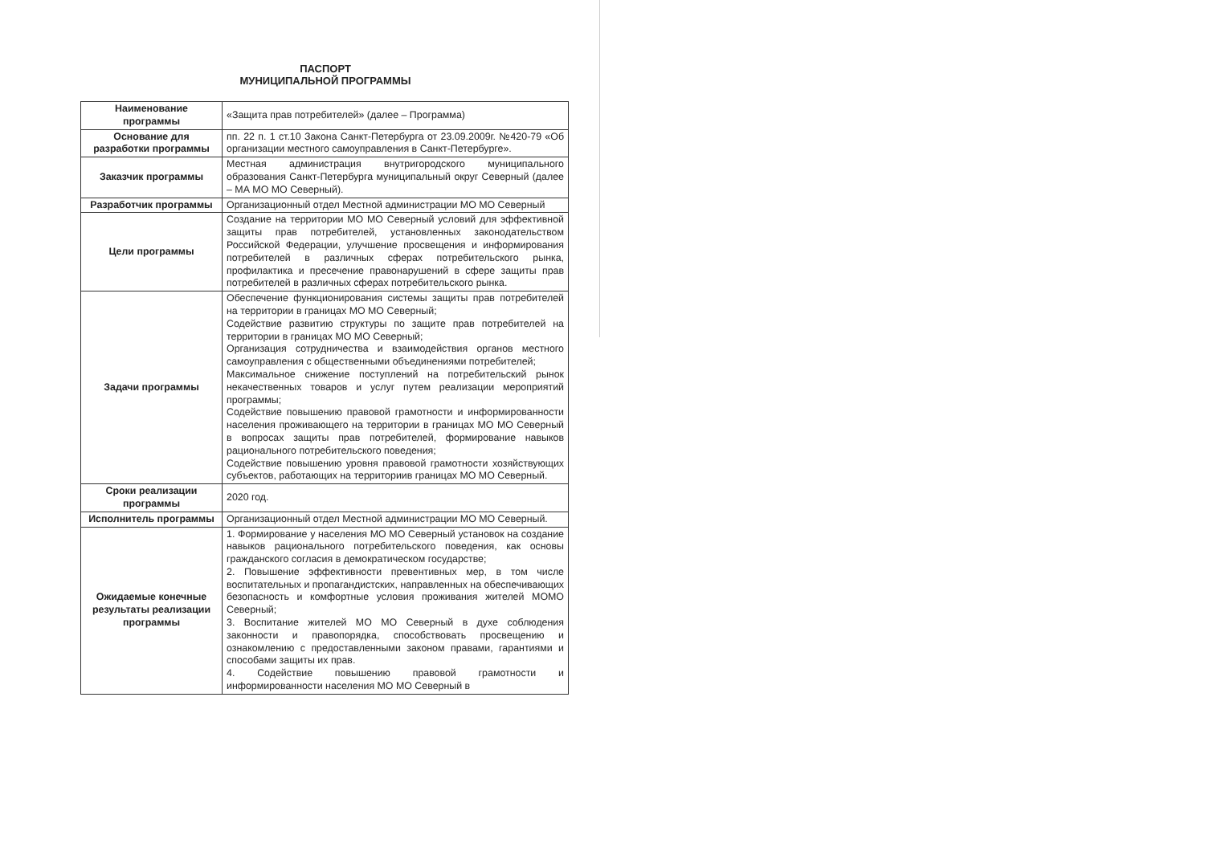ПАСПОРТ
МУНИЦИПАЛЬНОЙ ПРОГРАММЫ
| Наименование программы | «Защита прав потребителей» (далее – Программа) |
| Основание для разработки программы | пп. 22 п. 1 ст.10 Закона Санкт-Петербурга от 23.09.2009г. №420-79 «Об организации местного самоуправления в Санкт-Петербурге». |
| Заказчик программы | Местная администрация внутригородского муниципального образования Санкт-Петербурга муниципальный округ Северный (далее – МА МО МО Северный). |
| Разработчик программы | Организационный отдел Местной администрации МО МО Северный |
| Цели программы | Создание на территории МО МО Северный условий для эффективной защиты прав потребителей, установленных законодательством Российской Федерации, улучшение просвещения и информирования потребителей в различных сферах потребительского рынка, профилактика и пресечение правонарушений в сфере защиты прав потребителей в различных сферах потребительского рынка. |
| Задачи программы | Обеспечение функционирования системы защиты прав потребителей на территории в границах МО МО Северный; Содействие развитию структуры по защите прав потребителей на территории в границах МО МО Северный; Организация сотрудничества и взаимодействия органов местного самоуправления с общественными объединениями потребителей; Максимальное снижение поступлений на потребительский рынок некачественных товаров и услуг путем реализации мероприятий программы; Содействие повышению правовой грамотности и информированности населения проживающего на территории в границах МО МО Северный в вопросах защиты прав потребителей, формирование навыков рационального потребительского поведения; Содействие повышению уровня правовой грамотности хозяйствующих субъектов, работающих на территориив границах МО МО Северный. |
| Сроки реализации программы | 2020 год. |
| Исполнитель программы | Организационный отдел Местной администрации МО МО Северный. |
| Ожидаемые конечные результаты реализации программы | 1. Формирование у населения МО МО Северный установок на создание навыков рационального потребительского поведения, как основы гражданского согласия в демократическом государстве; 2. Повышение эффективности превентивных мер, в том числе воспитательных и пропагандистских, направленных на обеспечивающих безопасность и комфортные условия проживания жителей МОМО Северный; 3. Воспитание жителей МО МО Северный в духе соблюдения законности и правопорядка, способствовать просвещению и ознакомлению с предоставленными законом правами, гарантиями и способами защиты их прав. 4. Содействие повышению правовой грамотности и информированности населения МО МО Северный в |